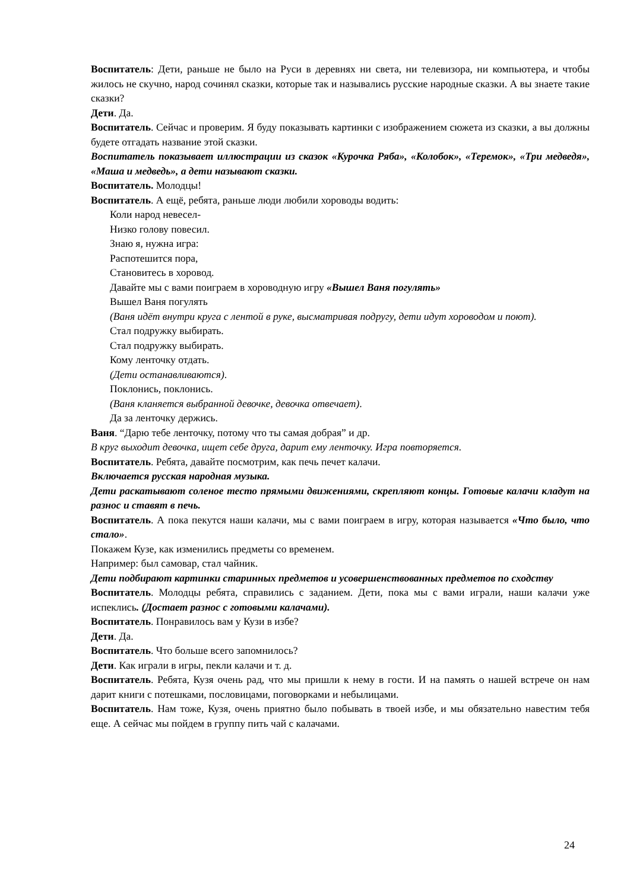Воспитатель: Дети, раньше не было на Руси в деревнях ни света, ни телевизора, ни компьютера, и чтобы жилось не скучно, народ сочинял сказки, которые так и назывались русские народные сказки. А вы знаете такие сказки?
Дети. Да.
Воспитатель. Сейчас и проверим. Я буду показывать картинки с изображением сюжета из сказки, а вы должны будете отгадать название этой сказки.
Воспитатель показывает иллюстрации из сказок «Курочка Ряба», «Колобок», «Теремок», «Три медведя», «Маша и медведь», а дети называют сказки.
Воспитатель. Молодцы!
Воспитатель. А ещё, ребята, раньше люди любили хороводы водить:
Коли народ невесел-
Низко голову повесил.
Знаю я, нужна игра:
Распотешится пора,
Становитесь в хоровод.
Давайте мы с вами поиграем в хороводную игру «Вышел Ваня погулять»
Вышел Ваня погулять
(Ваня идёт внутри круга с лентой в руке, высматривая подругу, дети идут хороводом и поют).
Стал подружку выбирать.
Стал подружку выбирать.
Кому ленточку отдать.
(Дети останавливаются).
Поклонись, поклонись.
(Ваня кланяется выбранной девочке, девочка отвечает).
Да за ленточку держись.
Ваня. “Дарю тебе ленточку, потому что ты самая добрая” и др.
В круг выходит девочка, ищет себе друга, дарит ему ленточку. Игра повторяется.
Воспитатель. Ребята, давайте посмотрим, как печь печет калачи.
Включается русская народная музыка.
Дети раскатывают соленое тесто прямыми движениями, скрепляют концы. Готовые калачи кладут на разнос и ставят в печь.
Воспитатель. А пока пекутся наши калачи, мы с вами поиграем в игру, которая называется «Что было, что стало».
Покажем Кузе, как изменились предметы со временем.
Например: был самовар, стал чайник.
Дети подбирают картинки старинных предметов и усовершенствованных предметов по сходству
Воспитатель. Молодцы ребята, справились с заданием. Дети, пока мы с вами играли, наши калачи уже испеклись. (Достает разнос с готовыми калачами).
Воспитатель. Понравилось вам у Кузи в избе?
Дети. Да.
Воспитатель. Что больше всего запомнилось?
Дети. Как играли в игры, пекли калачи и т. д.
Воспитатель. Ребята, Кузя очень рад, что мы пришли к нему в гости. И на память о нашей встрече он нам дарит книги с потешками, пословицами, поговорками и небылицами.
Воспитатель. Нам тоже, Кузя, очень приятно было побывать в твоей избе, и мы обязательно навестим тебя еще. А сейчас мы пойдем в группу пить чай с калачами.
24